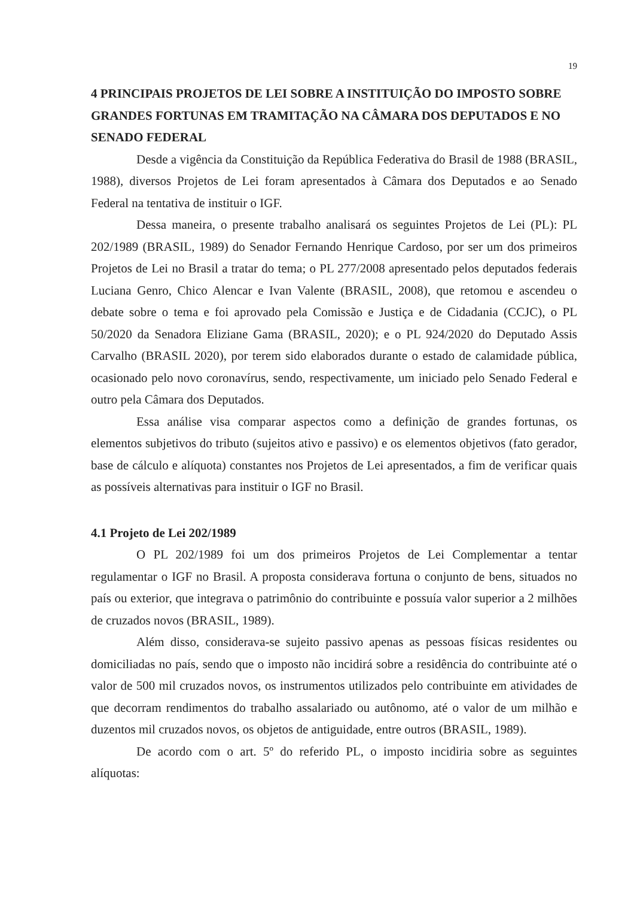19
4 PRINCIPAIS PROJETOS DE LEI SOBRE A INSTITUIÇÃO DO IMPOSTO SOBRE GRANDES FORTUNAS EM TRAMITAÇÃO NA CÂMARA DOS DEPUTADOS E NO SENADO FEDERAL
Desde a vigência da Constituição da República Federativa do Brasil de 1988 (BRASIL, 1988), diversos Projetos de Lei foram apresentados à Câmara dos Deputados e ao Senado Federal na tentativa de instituir o IGF.
Dessa maneira, o presente trabalho analisará os seguintes Projetos de Lei (PL): PL 202/1989 (BRASIL, 1989) do Senador Fernando Henrique Cardoso, por ser um dos primeiros Projetos de Lei no Brasil a tratar do tema; o PL 277/2008 apresentado pelos deputados federais Luciana Genro, Chico Alencar e Ivan Valente (BRASIL, 2008), que retomou e ascendeu o debate sobre o tema e foi aprovado pela Comissão e Justiça e de Cidadania (CCJC), o PL 50/2020 da Senadora Eliziane Gama (BRASIL, 2020); e o PL 924/2020 do Deputado Assis Carvalho (BRASIL 2020), por terem sido elaborados durante o estado de calamidade pública, ocasionado pelo novo coronavírus, sendo, respectivamente, um iniciado pelo Senado Federal e outro pela Câmara dos Deputados.
Essa análise visa comparar aspectos como a definição de grandes fortunas, os elementos subjetivos do tributo (sujeitos ativo e passivo) e os elementos objetivos (fato gerador, base de cálculo e alíquota) constantes nos Projetos de Lei apresentados, a fim de verificar quais as possíveis alternativas para instituir o IGF no Brasil.
4.1 Projeto de Lei 202/1989
O PL 202/1989 foi um dos primeiros Projetos de Lei Complementar a tentar regulamentar o IGF no Brasil. A proposta considerava fortuna o conjunto de bens, situados no país ou exterior, que integrava o patrimônio do contribuinte e possuía valor superior a 2 milhões de cruzados novos (BRASIL, 1989).
Além disso, considerava-se sujeito passivo apenas as pessoas físicas residentes ou domiciliadas no país, sendo que o imposto não incidirá sobre a residência do contribuinte até o valor de 500 mil cruzados novos, os instrumentos utilizados pelo contribuinte em atividades de que decorram rendimentos do trabalho assalariado ou autônomo, até o valor de um milhão e duzentos mil cruzados novos, os objetos de antiguidade, entre outros (BRASIL, 1989).
De acordo com o art. 5º do referido PL, o imposto incidiria sobre as seguintes alíquotas: